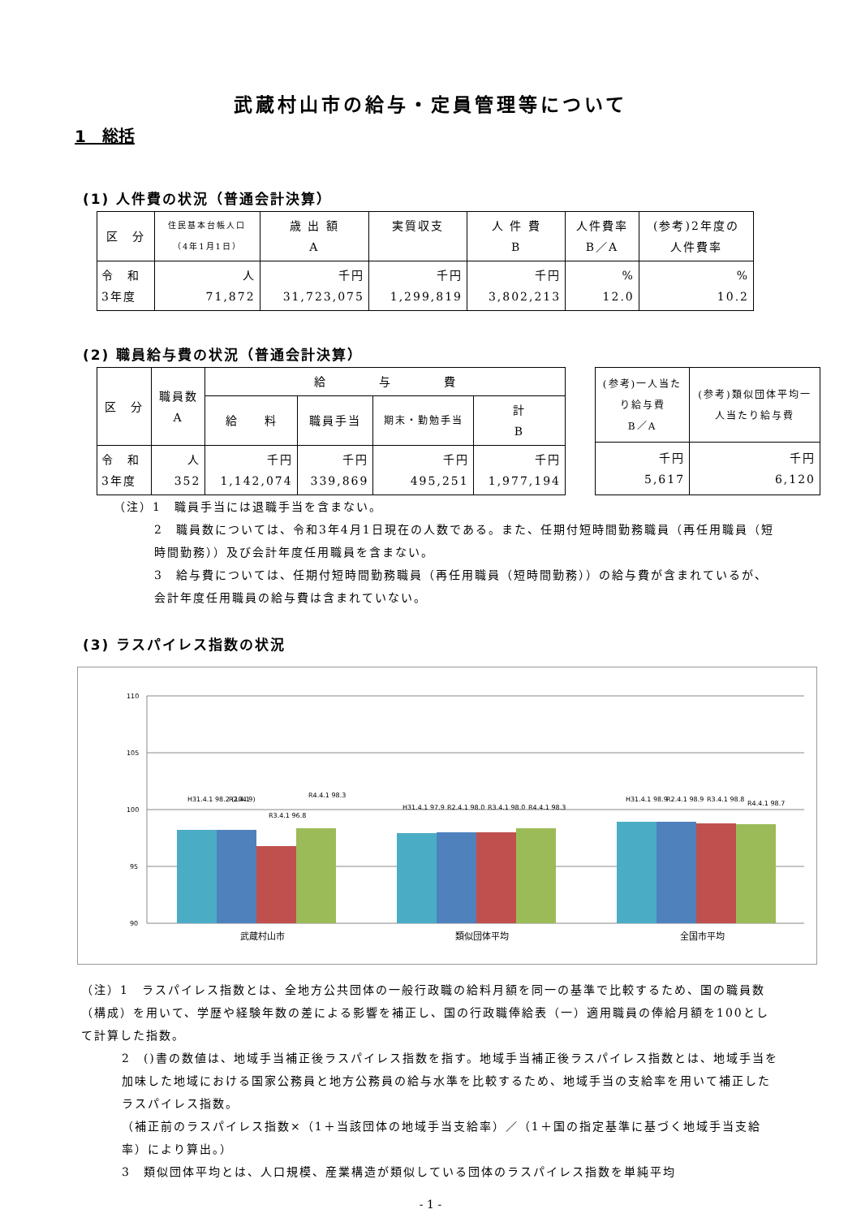武蔵村山市の給与・定員管理等について
1　総括
(1) 人件費の状況（普通会計決算）
| 区 分 | 住民基本台帳人口 （4年1月1日） | 歳 出 額 A | 実質収支 | 人 件 費 B | 人件費率 B／A | (参考)2年度の 人件費率 |
| --- | --- | --- | --- | --- | --- | --- |
| 令 和 3年度 | 人 71,872 | 千円 31,723,075 | 千円 1,299,819 | 千円 3,802,213 | % 12.0 | % 10.2 |
(2) 職員給与費の状況（普通会計決算）
| 区 分 | 職員数 A | 給 与 費 | | | |
| --- | --- | --- | --- | --- | --- |
| | | 給 料 | 職員手当 | 期末・勤勉手当 | 計 B |
| 令 和 3年度 | 人 352 | 千円 1,142,074 | 千円 339,869 | 千円 495,251 | 千円 1,977,194 |
| (参考)一人当たり給与費 B／A | (参考)類似団体平均一人当たり給与費 |
| --- | --- |
| 千円 5,617 | 千円 6,120 |
（注）1　職員手当には退職手当を含まない。
2　職員数については、令和3年4月1日現在の人数である。また、任期付短時間勤務職員（再任用職員（短時間勤務））及び会計年度任用職員を含まない。
3　給与費については、任期付短時間勤務職員（再任用職員（短時間勤務））の給与費が含まれているが、会計年度任用職員の給与費は含まれていない。
(3) ラスパイレス指数の状況
110
105
100
95
90
H31.4.1 98.2 (104.9)
R2.4.1
R3.4.1 96.8
R4.4.1 98.3
H31.4.1 97.9
R2.4.1 98.0
R3.4.1 98.0
R4.4.1 98.3
H31.4.1 98.9
R2.4.1 98.9
R3.4.1 98.8
R4.4.1 98.7
武蔵村山市
類似団体平均
全国市平均
（注）1　ラスパイレス指数とは、全地方公共団体の一般行政職の給料月額を同一の基準で比較するため、国の職員数（構成）を用いて、学歴や経験年数の差による影響を補正し、国の行政職俸給表（一）適用職員の俸給月額を100として計算した指数。
2　()書の数値は、地域手当補正後ラスパイレス指数を指す。地域手当補正後ラスパイレス指数とは、地域手当を加味した地域における国家公務員と地方公務員の給与水準を比較するため、地域手当の支給率を用いて補正したラスパイレス指数。
（補正前のラスパイレス指数×（1＋当該団体の地域手当支給率）／（1＋国の指定基準に基づく地域手当支給率）により算出。）
3　類似団体平均とは、人口規模、産業構造が類似している団体のラスパイレス指数を単純平均
- 1 -